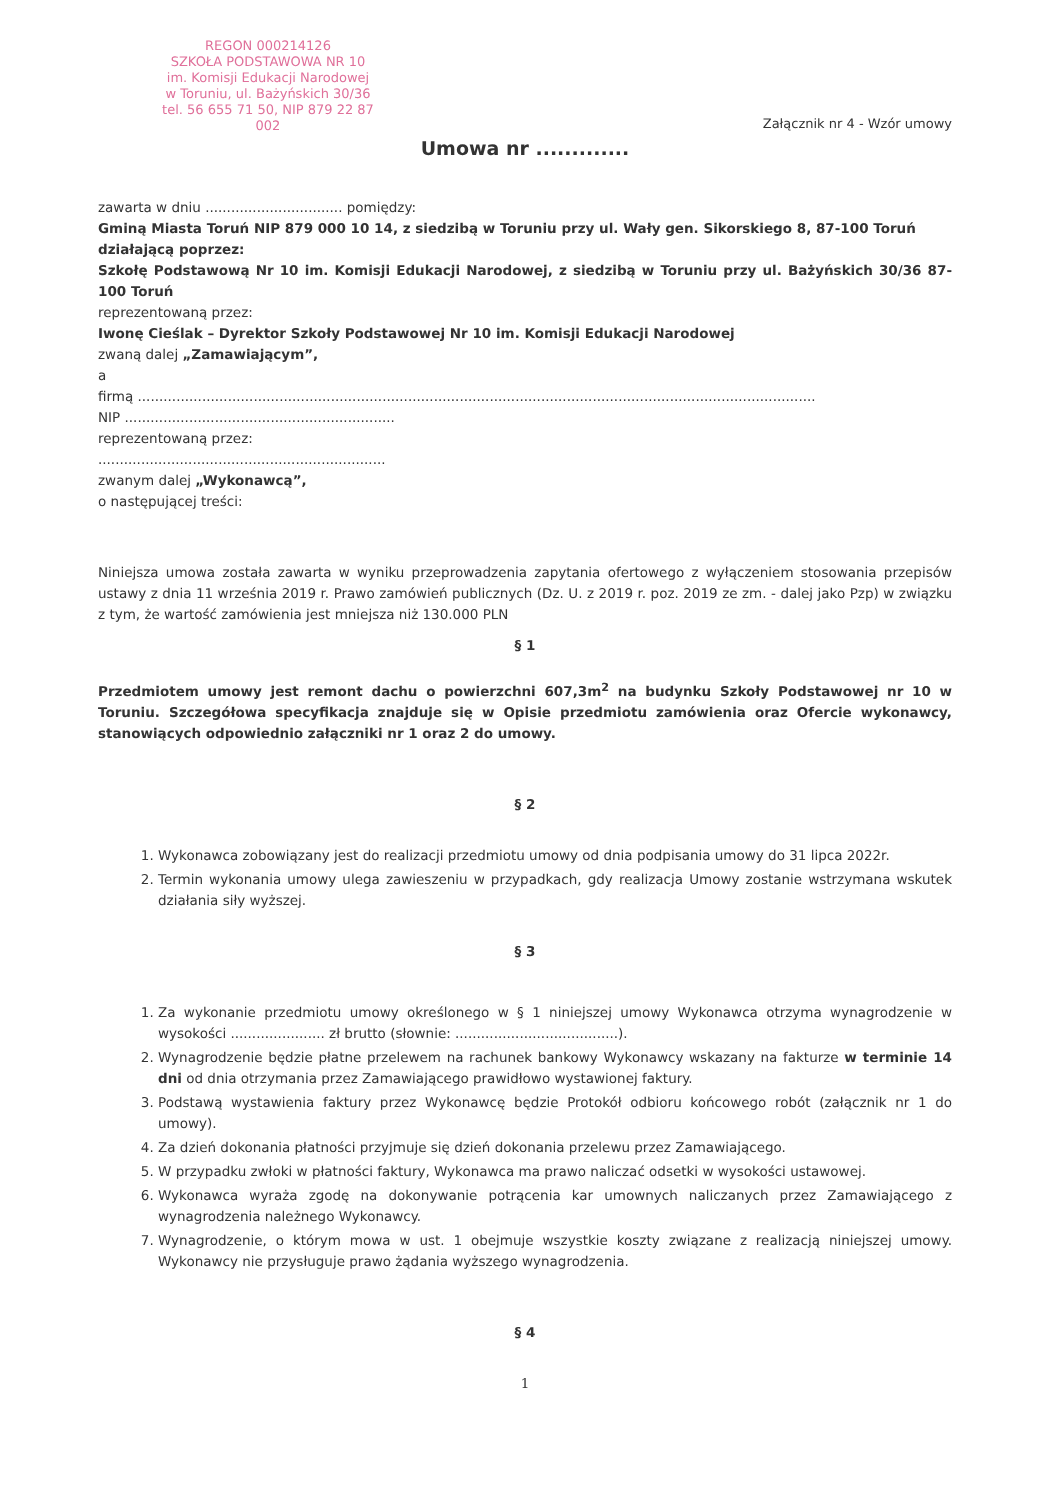REGON 000214126
SZKOŁA PODSTAWOWA NR 10
im. Komisji Edukacji Narodowej
w Toruniu, ul. Bażyńskich 30/36
tel. 56 655 71 50, NIP 879 22 87 002
Załącznik nr 4 - Wzór umowy
Umowa nr .............
zawarta w dniu ................................ pomiędzy:
Gminą Miasta Toruń NIP 879 000 10 14, z siedzibą w Toruniu przy ul. Wały gen. Sikorskiego 8, 87-100 Toruń działającą poprzez:
Szkołę Podstawową Nr 10 im. Komisji Edukacji Narodowej, z siedzibą w Toruniu przy ul. Bażyńskich 30/36 87-100 Toruń
reprezentowaną przez:
Iwonę Cieślak – Dyrektor Szkoły Podstawowej Nr 10 im. Komisji Edukacji Narodowej
zwaną dalej „Zamawiającym”,
a
firmą ..............................................................................................................................................................
NIP ...............................................................
reprezentowaną przez:
...................................................................
zwanym dalej „Wykonawcą”,
o następującej treści:
Niniejsza umowa została zawarta w wyniku przeprowadzenia zapytania ofertowego z wyłączeniem stosowania przepisów ustawy z dnia 11 września 2019 r. Prawo zamówień publicznych (Dz. U. z 2019 r. poz. 2019 ze zm. - dalej jako Pzp) w związku z tym, że wartość zamówienia jest mniejsza niż 130.000 PLN
§ 1
Przedmiotem umowy jest remont dachu o powierzchni 607,3m<sup>2</sup> na budynku Szkoły Podstawowej nr 10 w Toruniu. Szczegółowa specyfikacja znajduje się w Opisie przedmiotu zamówienia oraz Ofercie wykonawcy, stanowiących odpowiednio załączniki nr 1 oraz 2 do umowy.
§ 2
1. Wykonawca zobowiązany jest do realizacji przedmiotu umowy od dnia podpisania umowy do 31 lipca 2022r.
2. Termin wykonania umowy ulega zawieszeniu w przypadkach, gdy realizacja Umowy zostanie wstrzymana wskutek działania siły wyższej.
§ 3
1. Za wykonanie przedmiotu umowy określonego w § 1 niniejszej umowy Wykonawca otrzyma wynagrodzenie w wysokości ...................... zł brutto (słownie: ......................................).
2. Wynagrodzenie będzie płatne przelewem na rachunek bankowy Wykonawcy wskazany na fakturze w terminie 14 dni od dnia otrzymania przez Zamawiającego prawidłowo wystawionej faktury.
3. Podstawą wystawienia faktury przez Wykonawcę będzie Protokół odbioru końcowego robót (załącznik nr 1 do umowy).
4. Za dzień dokonania płatności przyjmuje się dzień dokonania przelewu przez Zamawiającego.
5. W przypadku zwłoki w płatności faktury, Wykonawca ma prawo naliczać odsetki w wysokości ustawowej.
6. Wykonawca wyraża zgodę na dokonywanie potrącenia kar umownych naliczanych przez Zamawiającego z wynagrodzenia należnego Wykonawcy.
7. Wynagrodzenie, o którym mowa w ust. 1 obejmuje wszystkie koszty związane z realizacją niniejszej umowy. Wykonawcy nie przysługuje prawo żądania wyższego wynagrodzenia.
§ 4
1